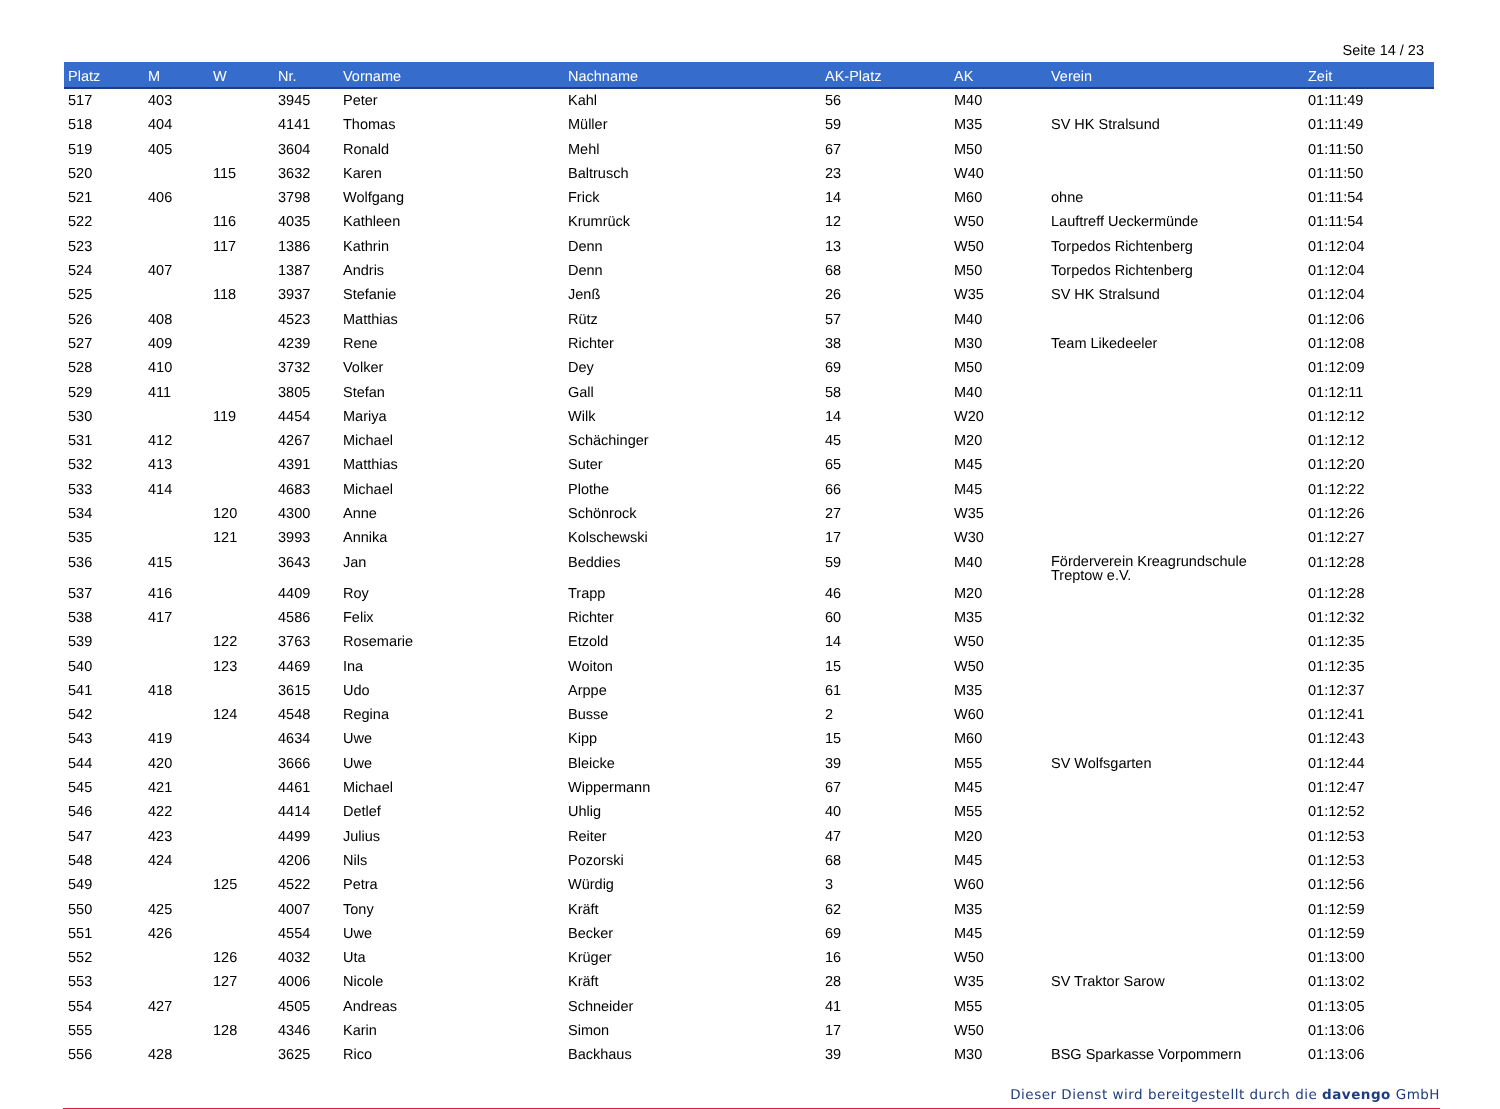Seite 14 / 23
| Platz | M | W | Nr. | Vorname | Nachname | AK-Platz | AK | Verein | Zeit |
| --- | --- | --- | --- | --- | --- | --- | --- | --- | --- |
| 517 | 403 | | 3945 | Peter | Kahl | 56 | M40 | | 01:11:49 |
| 518 | 404 | | 4141 | Thomas | Müller | 59 | M35 | SV HK Stralsund | 01:11:49 |
| 519 | 405 | | 3604 | Ronald | Mehl | 67 | M50 | | 01:11:50 |
| 520 | | 115 | 3632 | Karen | Baltrusch | 23 | W40 | | 01:11:50 |
| 521 | 406 | | 3798 | Wolfgang | Frick | 14 | M60 | ohne | 01:11:54 |
| 522 | | 116 | 4035 | Kathleen | Krumrück | 12 | W50 | Lauftreff Ueckermünde | 01:11:54 |
| 523 | | 117 | 1386 | Kathrin | Denn | 13 | W50 | Torpedos Richtenberg | 01:12:04 |
| 524 | 407 | | 1387 | Andris | Denn | 68 | M50 | Torpedos Richtenberg | 01:12:04 |
| 525 | | 118 | 3937 | Stefanie | Jenß | 26 | W35 | SV HK Stralsund | 01:12:04 |
| 526 | 408 | | 4523 | Matthias | Rütz | 57 | M40 | | 01:12:06 |
| 527 | 409 | | 4239 | Rene | Richter | 38 | M30 | Team Likedeeler | 01:12:08 |
| 528 | 410 | | 3732 | Volker | Dey | 69 | M50 | | 01:12:09 |
| 529 | 411 | | 3805 | Stefan | Gall | 58 | M40 | | 01:12:11 |
| 530 | | 119 | 4454 | Mariya | Wilk | 14 | W20 | | 01:12:12 |
| 531 | 412 | | 4267 | Michael | Schächinger | 45 | M20 | | 01:12:12 |
| 532 | 413 | | 4391 | Matthias | Suter | 65 | M45 | | 01:12:20 |
| 533 | 414 | | 4683 | Michael | Plothe | 66 | M45 | | 01:12:22 |
| 534 | | 120 | 4300 | Anne | Schönrock | 27 | W35 | | 01:12:26 |
| 535 | | 121 | 3993 | Annika | Kolschewski | 17 | W30 | | 01:12:27 |
| 536 | 415 | | 3643 | Jan | Beddies | 59 | M40 | Förderverein Kreagrundschule Treptow e.V. | 01:12:28 |
| 537 | 416 | | 4409 | Roy | Trapp | 46 | M20 | | 01:12:28 |
| 538 | 417 | | 4586 | Felix | Richter | 60 | M35 | | 01:12:32 |
| 539 | | 122 | 3763 | Rosemarie | Etzold | 14 | W50 | | 01:12:35 |
| 540 | | 123 | 4469 | Ina | Woiton | 15 | W50 | | 01:12:35 |
| 541 | 418 | | 3615 | Udo | Arppe | 61 | M35 | | 01:12:37 |
| 542 | | 124 | 4548 | Regina | Busse | 2 | W60 | | 01:12:41 |
| 543 | 419 | | 4634 | Uwe | Kipp | 15 | M60 | | 01:12:43 |
| 544 | 420 | | 3666 | Uwe | Bleicke | 39 | M55 | SV Wolfsgarten | 01:12:44 |
| 545 | 421 | | 4461 | Michael | Wippermann | 67 | M45 | | 01:12:47 |
| 546 | 422 | | 4414 | Detlef | Uhlig | 40 | M55 | | 01:12:52 |
| 547 | 423 | | 4499 | Julius | Reiter | 47 | M20 | | 01:12:53 |
| 548 | 424 | | 4206 | Nils | Pozorski | 68 | M45 | | 01:12:53 |
| 549 | | 125 | 4522 | Petra | Würdig | 3 | W60 | | 01:12:56 |
| 550 | 425 | | 4007 | Tony | Kräft | 62 | M35 | | 01:12:59 |
| 551 | 426 | | 4554 | Uwe | Becker | 69 | M45 | | 01:12:59 |
| 552 | | 126 | 4032 | Uta | Krüger | 16 | W50 | | 01:13:00 |
| 553 | | 127 | 4006 | Nicole | Kräft | 28 | W35 | SV Traktor Sarow | 01:13:02 |
| 554 | 427 | | 4505 | Andreas | Schneider | 41 | M55 | | 01:13:05 |
| 555 | | 128 | 4346 | Karin | Simon | 17 | W50 | | 01:13:06 |
| 556 | 428 | | 3625 | Rico | Backhaus | 39 | M30 | BSG Sparkasse Vorpommern | 01:13:06 |
Dieser Dienst wird bereitgestellt durch die davengo GmbH